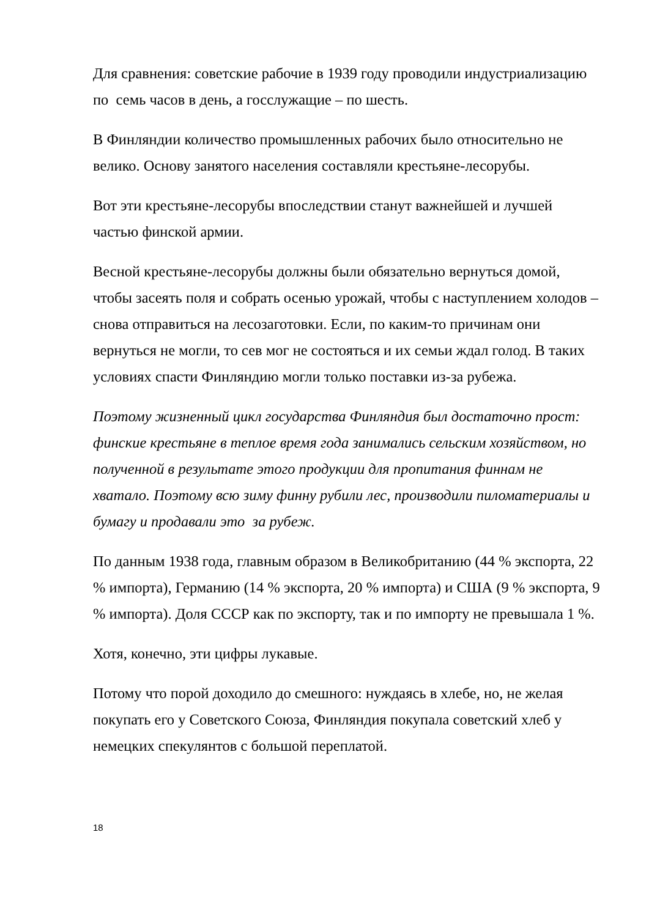Для сравнения: советские рабочие в 1939 году проводили индустриализацию по семь часов в день, а госслужащие – по шесть.
В Финляндии количество промышленных рабочих было относительно не велико. Основу занятого населения составляли крестьяне-лесорубы.
Вот эти крестьяне-лесорубы впоследствии станут важнейшей и лучшей частью финской армии.
Весной крестьяне-лесорубы должны были обязательно вернуться домой, чтобы засеять поля и собрать осенью урожай, чтобы с наступлением холодов – снова отправиться на лесозаготовки. Если, по каким-то причинам они вернуться не могли, то сев мог не состояться и их семьи ждал голод. В таких условиях спасти Финляндию могли только поставки из-за рубежа.
Поэтому жизненный цикл государства Финляндия был достаточно прост: финские крестьяне в теплое время года занимались сельским хозяйством, но полученной в результате этого продукции для пропитания финнам не хватало. Поэтому всю зиму финну рубили лес, производили пиломатериалы и бумагу и продавали это за рубеж.
По данным 1938 года, главным образом в Великобританию (44 % экспорта, 22 % импорта), Германию (14 % экспорта, 20 % импорта) и США (9 % экспорта, 9 % импорта). Доля СССР как по экспорту, так и по импорту не превышала 1 %.
Хотя, конечно, эти цифры лукавые.
Потому что порой доходило до смешного: нуждаясь в хлебе, но, не желая покупать его у Советского Союза, Финляндия покупала советский хлеб у немецких спекулянтов с большой переплатой.
18